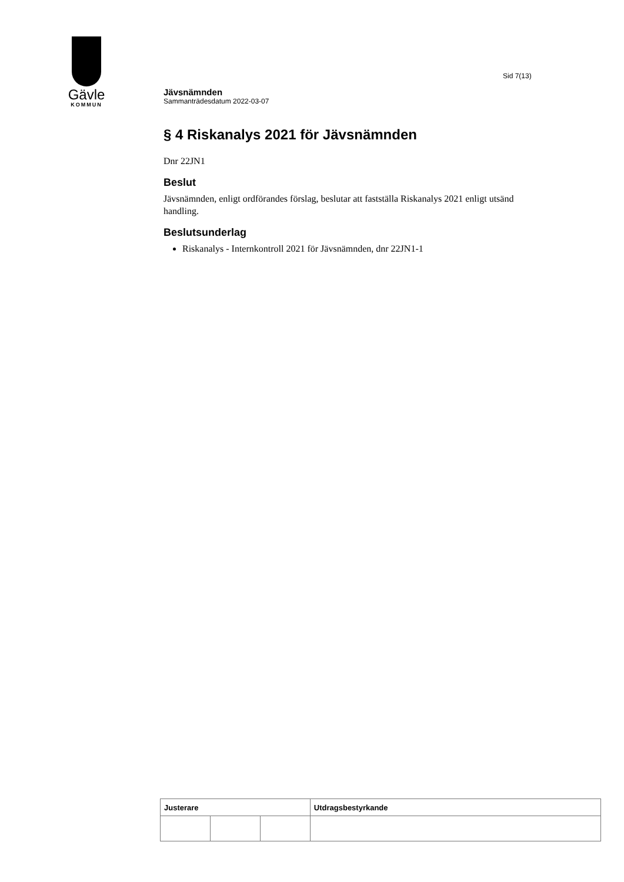Gävle
KOMMUN
Sid 7(13)
Jävsnämnden
Sammanträdesdatum 2022-03-07
§ 4 Riskanalys 2021 för Jävsnämnden
Dnr 22JN1
Beslut
Jävsnämnden, enligt ordförandes förslag, beslutar att fastställa Riskanalys 2021 enligt utsänd handling.
Beslutsunderlag
Riskanalys - Internkontroll 2021 för Jävsnämnden, dnr 22JN1-1
| Justerare | | | Utdragsbestyrkande |
| --- | --- | --- | --- |